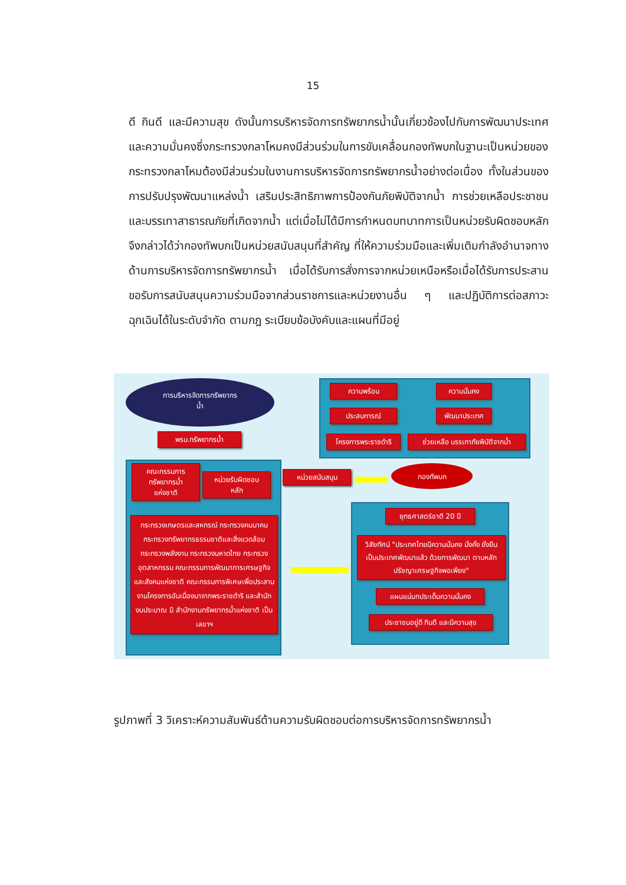15
ดี กินดี และมีความสุข ดังนั้นการบริหารจัดการทรัพยากรน้ำนั้นเกี่ยวข้องไปกับการพัฒนาประเทศและความมั่นคงซึ่งกระทรวงกลาโหมคงมีส่วนร่วมในการขับเคลื่อนกองทัพบกในฐานะเป็นหน่วยของกระทรวงกลาโหมต้องมีส่วนร่วมในงานการบริหารจัดการทรัพยากรน้ำอย่างต่อเนื่อง ทั้งในส่วนของการปรับปรุงพัฒนาแหล่งน้ำ เสริมประสิทธิภาพการป้องกันภัยพิบัติจากน้ำ การช่วยเหลือประชาชนและบรรเทาสาธารณภัยที่เกิดจากน้ำ แต่เมื่อไม่ได้มีการกำหนดบทบาทการเป็นหน่วยรับผิดชอบหลัก จึงกล่าวได้ว่ากองทัพบกเป็นหน่วยสนับสนุนที่สำคัญ ที่ให้ความร่วมมือและเพิ่มเติมกำลังอำนาจทางด้านการบริหารจัดการทรัพยากรน้ำ เมื่อได้รับการสั่งการจากหน่วยเหนือหรือเมื่อได้รับการประสานขอรับการสนับสนุนความร่วมมือจากส่วนราชการและหน่วยงานอื่น ๆ และปฏิบัติการต่อสภาวะฉุกเฉินได้ในระดับจำกัด ตามกฎ ระเบียบข้อบังคับและแผนที่มีอยู่
การบริหารจัดการทรัพยากร
น้ำ
ความพร้อม ความมั่นคง
ประสบการณ์ พัฒนาประเทศ
โครงการพระราชดำริ
ช่วยเหลือ บรรเทาภัยพิบัติจากน้ำ
พรบ.ทรัพยากรน้ำ
คณะกรรมการ
ทรัพยากรน้ำ
แห่งชาติ
หน่วยรับผิดชอบ
หลัก
กระทรวงเกษตรและสหกรณ์ กระทรวงคมนาคม กระทรวงทรัพยากรธรรมชาติและสิ่งแวดล้อม กระทรวงพลังงาน กระทรวงมหาดไทย กระทรวงอุตสาหกรรม คณะกรรมการพัฒนาการเศรษฐกิจและสังคมแห่งชาติ คณะกรรมการพิเศษเพื่อประสานงานโครงการอันเนื่องมาจากพระราชดำริ และสำนักงบประมาณ มี สำนักงานทรัพยากรน้ำแห่งชาติ เป็นเลขาฯ
หน่วยสนับสนุน
กองทัพบก
ยุทธศาสตร์ชาติ 20 ปี
วิสัยทัศน์ "ประเทศไทยมีความมั่นคง มั่งคั่ง ยั่งยืน เป็นประเทศพัฒนาแล้ว ด้วยการพัฒนา ตามหลักปรัชญาเศรษฐกิจพอเพียง"
แผนแม่บทประเด็นความมั่นคง
ประชาชนอยู่ดี กินดี และมีความสุข
รูปภาพที่ 3 วิเคราะห์ความสัมพันธ์ด้านความรับผิดชอบต่อการบริหารจัดการทรัพยากรน้ำ